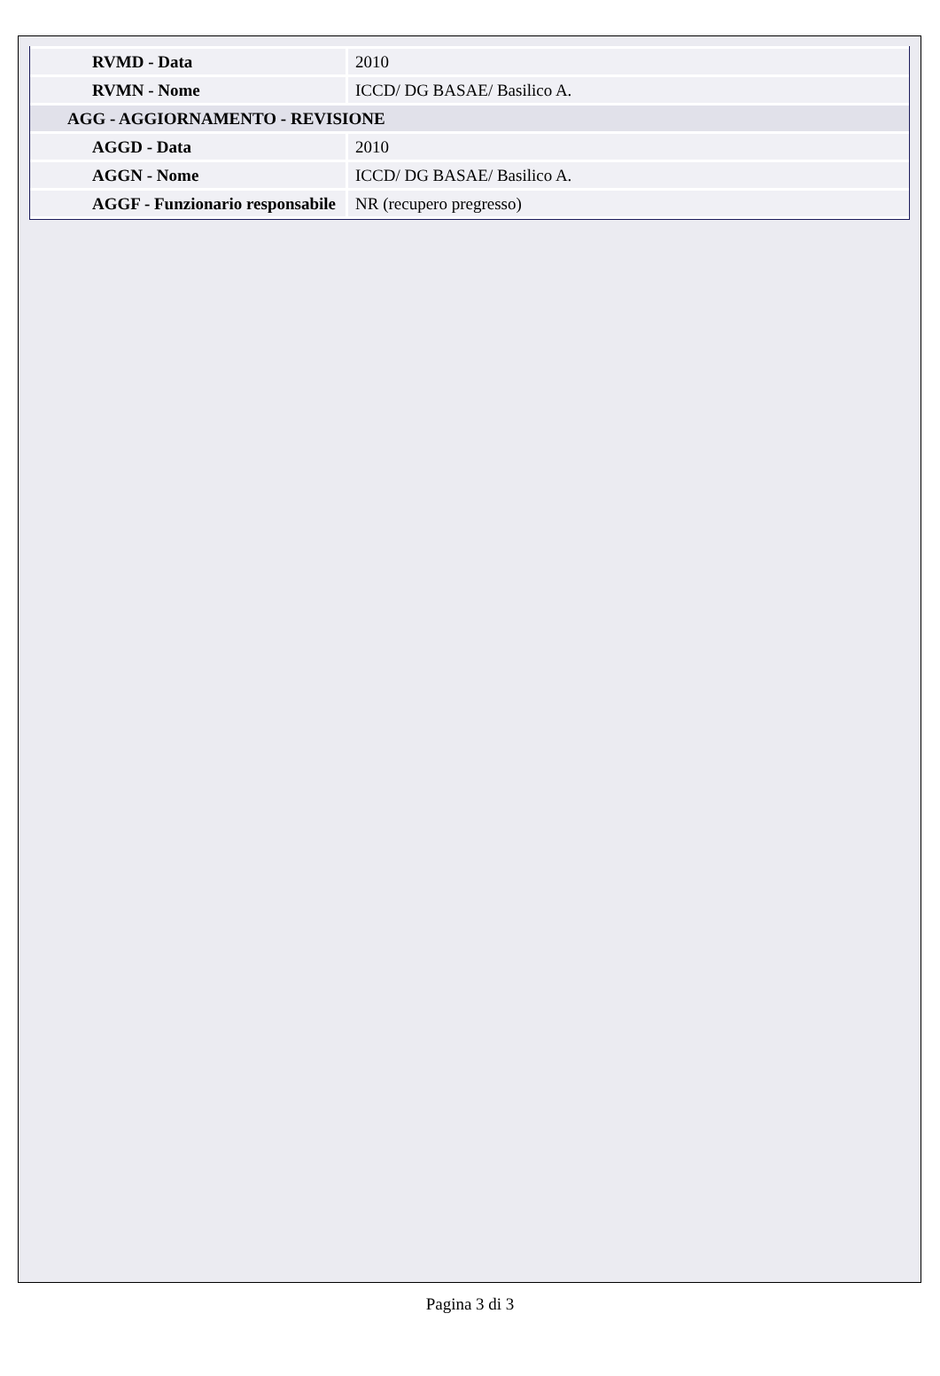| RVMD - Data | 2010 |
| RVMN - Nome | ICCD/ DG BASAE/ Basilico A. |
| AGG - AGGIORNAMENTO - REVISIONE | |
| AGGD - Data | 2010 |
| AGGN - Nome | ICCD/ DG BASAE/ Basilico A. |
| AGGF - Funzionario responsabile | NR (recupero pregresso) |
Pagina 3 di 3